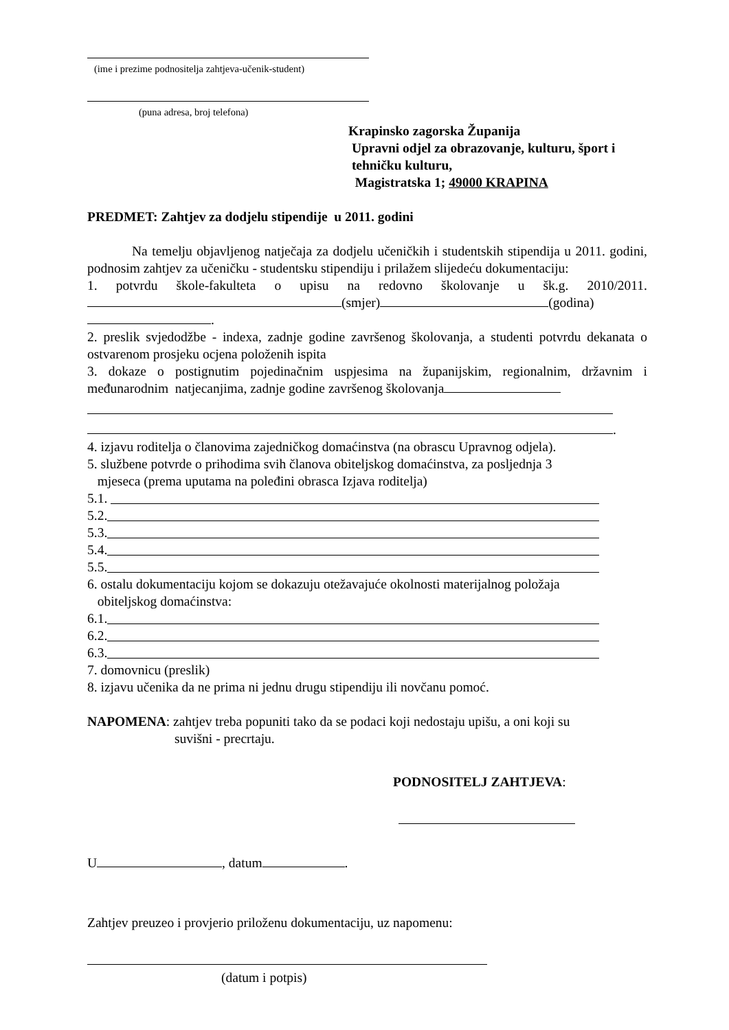(ime i prezime podnositelja zahtjeva-učenik-student)
(puna adresa, broj telefona)
Krapinsko zagorska Županija
Upravni odjel za obrazovanje, kulturu, šport i
tehničku kulturu,
Magistratska 1; 49000 KRAPINA
PREDMET: Zahtjev za dodjelu stipendije u 2011. godini
Na temelju objavljenog natječaja za dodjelu učeničkih i studentskih stipendija u 2011. godini, podnosim zahtjev za učeničku - studentsku stipendiju i prilažem slijedeću dokumentaciju:
1. potvrdu škole-fakulteta o upisu na redovno školovanje u šk.g. 2010/2011. (smjer) (godina) .
2. preslik svjedodžbe - indexa, zadnje godine završenog školovanja, a studenti potvrdu dekanata o ostvarenom prosjeku ocjena položenih ispita
3. dokaze o postignutim pojedinačnim uspjesima na županijskim, regionalnim, državnim i međunarodnim natjecanjima, zadnje godine završenog školovanja
.
4. izjavu roditelja o članovima zajedničkog domaćinstva (na obrascu Upravnog odjela).
5. službene potvrde o prihodima svih članova obiteljskog domaćinstva, za posljednja 3
mjeseca (prema uputama na poleđini obrasca Izjava roditelja)
5.1.
5.2.
5.3.
5.4.
5.5.
6. ostalu dokumentaciju kojom se dokazuju otežavajuće okolnosti materijalnog položaja
obiteljskog domaćinstva:
6.1.
6.2.
6.3.
7. domovnicu (preslik)
8. izjavu učenika da ne prima ni jednu drugu stipendiju ili novčanu pomoć.
NAPOMENA: zahtjev treba popuniti tako da se podaci koji nedostaju upišu, a oni koji su
suvišni - precrtaju.
PODNOSITELJ ZAHTJEVA:
U , datum .
Zahtjev preuzeo i provjerio priloženu dokumentaciju, uz napomenu:
(datum i potpis)